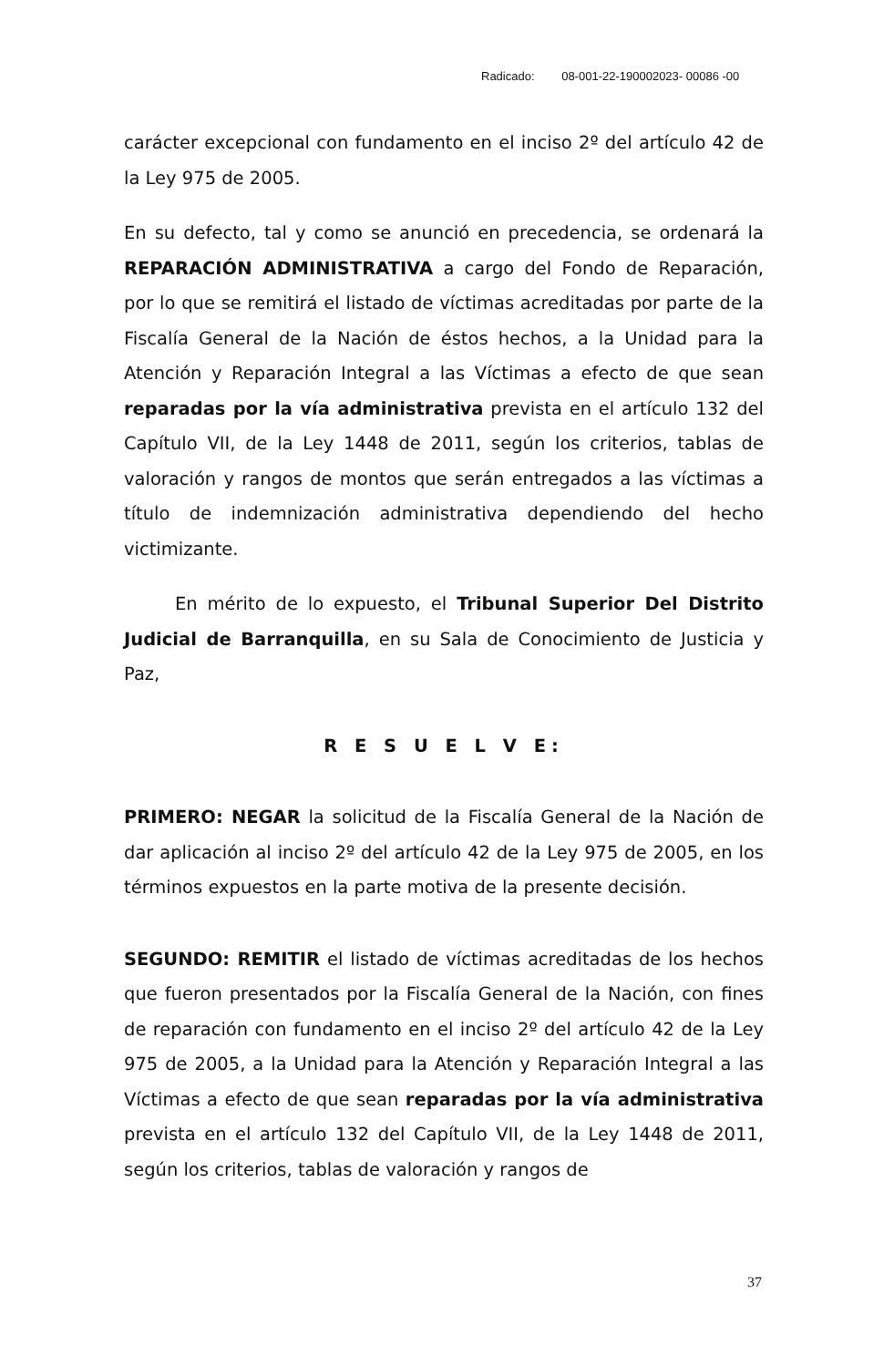Radicado: 08-001-22-190002023- 00086 -00
carácter excepcional con fundamento en el inciso 2º del artículo 42 de la Ley 975 de 2005.
En su defecto, tal y como se anunció en precedencia, se ordenará la REPARACIÓN ADMINISTRATIVA a cargo del Fondo de Reparación, por lo que se remitirá el listado de víctimas acreditadas por parte de la Fiscalía General de la Nación de éstos hechos, a la Unidad para la Atención y Reparación Integral a las Víctimas a efecto de que sean reparadas por la vía administrativa prevista en el artículo 132 del Capítulo VII, de la Ley 1448 de 2011, según los criterios, tablas de valoración y rangos de montos que serán entregados a las víctimas a título de indemnización administrativa dependiendo del hecho victimizante.
En mérito de lo expuesto, el Tribunal Superior Del Distrito Judicial de Barranquilla, en su Sala de Conocimiento de Justicia y Paz,
R E S U E L V E:
PRIMERO: NEGAR la solicitud de la Fiscalía General de la Nación de dar aplicación al inciso 2º del artículo 42 de la Ley 975 de 2005, en los términos expuestos en la parte motiva de la presente decisión.
SEGUNDO: REMITIR el listado de víctimas acreditadas de los hechos que fueron presentados por la Fiscalía General de la Nación, con fines de reparación con fundamento en el inciso 2º del artículo 42 de la Ley 975 de 2005, a la Unidad para la Atención y Reparación Integral a las Víctimas a efecto de que sean reparadas por la vía administrativa prevista en el artículo 132 del Capítulo VII, de la Ley 1448 de 2011, según los criterios, tablas de valoración y rangos de
37